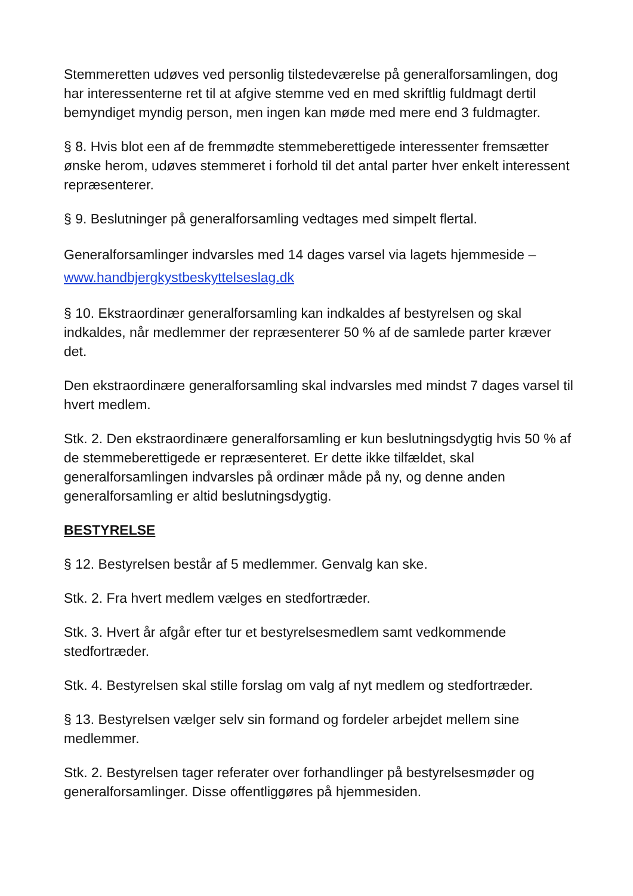Stemmeretten udøves ved personlig tilstedeværelse på generalforsamlingen, dog har interessenterne ret til at afgive stemme ved en med skriftlig fuldmagt dertil bemyndiget myndig person, men ingen kan møde med mere end 3 fuldmagter.
§ 8. Hvis blot een af de fremmødte stemmeberettigede interessenter fremsætter ønske herom, udøves stemmeret i forhold til det antal parter hver enkelt interessent repræsenterer.
§ 9. Beslutninger på generalforsamling vedtages med simpelt flertal.
Generalforsamlinger indvarsles med 14 dages varsel via lagets hjemmeside – www.handbjergkystbeskyttelseslag.dk
§ 10. Ekstraordinær generalforsamling kan indkaldes af bestyrelsen og skal indkaldes, når medlemmer der repræsenterer 50 % af de samlede parter kræver det.
Den ekstraordinære generalforsamling skal indvarsles med mindst 7 dages varsel til hvert medlem.
Stk. 2. Den ekstraordinære generalforsamling er kun beslutningsdygtig hvis 50 % af de stemmeberettigede er repræsenteret. Er dette ikke tilfældet, skal generalforsamlingen indvarsles på ordinær måde på ny, og denne anden generalforsamling er altid beslutningsdygtig.
BESTYRELSE
§ 12. Bestyrelsen består af 5 medlemmer. Genvalg kan ske.
Stk. 2. Fra hvert medlem vælges en stedfortræder.
Stk. 3. Hvert år afgår efter tur et bestyrelsesmedlem samt vedkommende stedfortræder.
Stk. 4. Bestyrelsen skal stille forslag om valg af nyt medlem og stedfortræder.
§ 13. Bestyrelsen vælger selv sin formand og fordeler arbejdet mellem sine medlemmer.
Stk. 2. Bestyrelsen tager referater over forhandlinger på bestyrelsesmøder og generalforsamlinger. Disse offentliggøres på hjemmesiden.